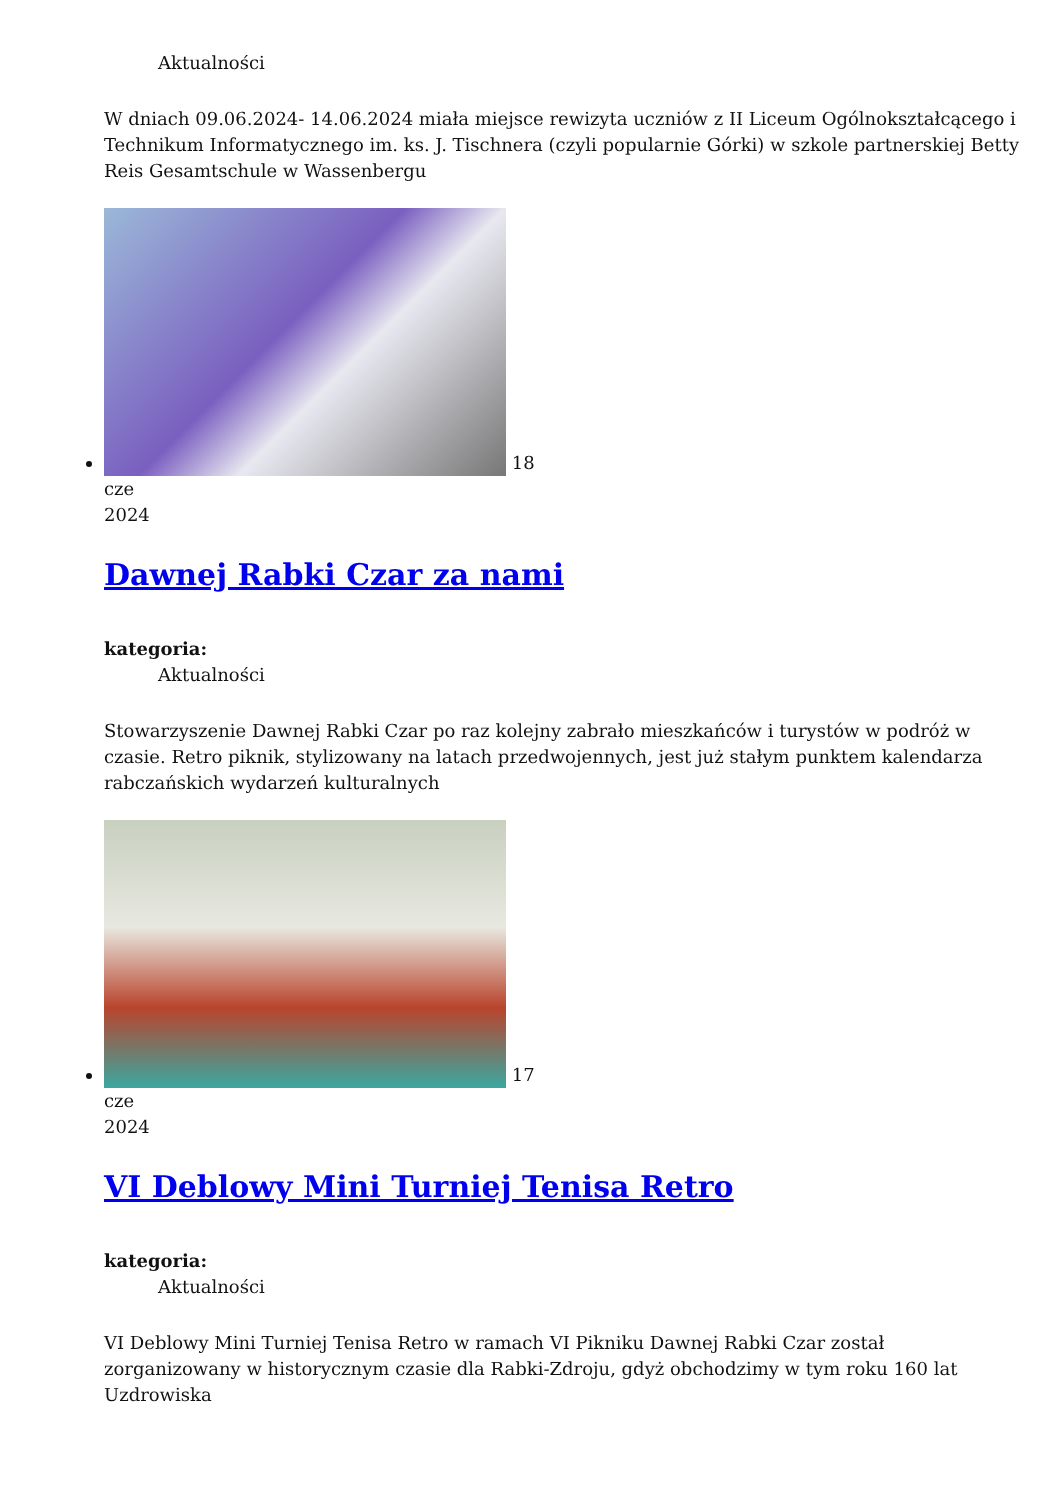Aktualności
W dniach 09.06.2024- 14.06.2024 miała miejsce rewizyta uczniów z II Liceum Ogólnokształcącego i Technikum Informatycznego im. ks. J. Tischnera (czyli popularnie Górki) w szkole partnerskiej Betty Reis Gesamtschule w Wassenbergu
18
cze
2024
Dawnej Rabki Czar za nami
kategoria:
Aktualności
Stowarzyszenie Dawnej Rabki Czar po raz kolejny zabrało mieszkańców i turystów w podróż w czasie. Retro piknik, stylizowany na latach przedwojennych, jest już stałym punktem kalendarza rabczańskich wydarzeń kulturalnych
17
cze
2024
VI Deblowy Mini Turniej Tenisa Retro
kategoria:
Aktualności
VI Deblowy Mini Turniej Tenisa Retro w ramach VI Pikniku Dawnej Rabki Czar został zorganizowany w historycznym czasie dla Rabki-Zdroju, gdyż obchodzimy w tym roku 160 lat Uzdrowiska